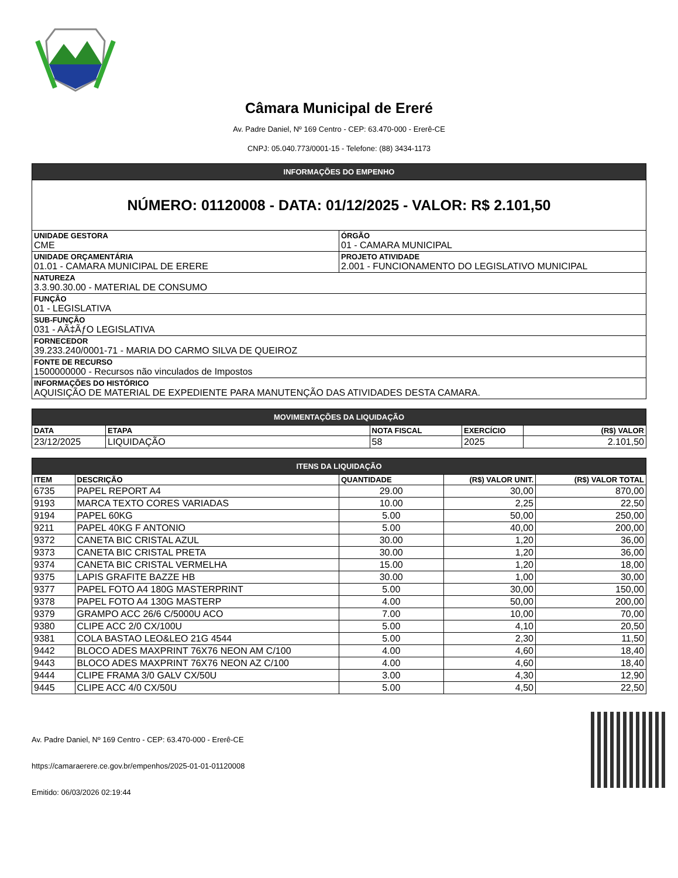Câmara Municipal de Ereré
Av. Padre Daniel, Nº 169 Centro - CEP: 63.470-000 - Ererê-CE
CNPJ: 05.040.773/0001-15 - Telefone: (88) 3434-1173
| INFORMAÇÕES DO EMPENHO | |
| --- | --- |
| NÚMERO: 01120008 - DATA: 01/12/2025 - VALOR: R$ 2.101,50 | |
| UNIDADE GESTORA CME | ÓRGÃO 01 - CAMARA MUNICIPAL |
| UNIDADE ORÇAMENTÁRIA 01.01 - CAMARA MUNICIPAL DE ERERE | PROJETO ATIVIDADE 2.001 - FUNCIONAMENTO DO LEGISLATIVO MUNICIPAL |
| NATUREZA 3.3.90.30.00 - MATERIAL DE CONSUMO | |
| FUNÇÂO 01 - LEGISLATIVA | |
| SUB-FUNÇÂO 031 - AÃ‡ÃƒO LEGISLATIVA | |
| FORNECEDOR 39.233.240/0001-71 - MARIA DO CARMO SILVA DE QUEIROZ | |
| FONTE DE RECURSO 1500000000 - Recursos não vinculados de Impostos | |
| INFORMAÇÕES DO HISTÓRICO AQUISIÇÃO DE MATERIAL DE EXPEDIENTE PARA MANUTENÇÃO DAS ATIVIDADES DESTA CAMARA. | |
| MOVIMENTAÇÕES DA LIQUIDAÇÃO | | | | |
| --- | --- | --- | --- | --- |
| DATA | ETAPA | NOTA FISCAL | EXERCÍCIO | (R$) VALOR |
| 23/12/2025 | LIQUIDAÇÃO | 58 | 2025 | 2.101,50 |
| ITENS DA LIQUIDAÇÃO | | | | |
| --- | --- | --- | --- | --- |
| ITEM | DESCRIÇÃO | QUANTIDADE | (R$) VALOR UNIT. | (R$) VALOR TOTAL |
| 6735 | PAPEL REPORT A4 | 29.00 | 30,00 | 870,00 |
| 9193 | MARCA TEXTO CORES VARIADAS | 10.00 | 2,25 | 22,50 |
| 9194 | PAPEL 60KG | 5.00 | 50,00 | 250,00 |
| 9211 | PAPEL 40KG F ANTONIO | 5.00 | 40,00 | 200,00 |
| 9372 | CANETA BIC CRISTAL AZUL | 30.00 | 1,20 | 36,00 |
| 9373 | CANETA BIC CRISTAL PRETA | 30.00 | 1,20 | 36,00 |
| 9374 | CANETA BIC CRISTAL VERMELHA | 15.00 | 1,20 | 18,00 |
| 9375 | LAPIS GRAFITE BAZZE HB | 30.00 | 1,00 | 30,00 |
| 9377 | PAPEL FOTO A4 180G MASTERPRINT | 5.00 | 30,00 | 150,00 |
| 9378 | PAPEL FOTO A4 130G MASTERP | 4.00 | 50,00 | 200,00 |
| 9379 | GRAMPO ACC 26/6 C/5000U ACO | 7.00 | 10,00 | 70,00 |
| 9380 | CLIPE ACC 2/0 CX/100U | 5.00 | 4,10 | 20,50 |
| 9381 | COLA BASTAO LEO&LEO 21G 4544 | 5.00 | 2,30 | 11,50 |
| 9442 | BLOCO ADES MAXPRINT 76X76 NEON AM C/100 | 4.00 | 4,60 | 18,40 |
| 9443 | BLOCO ADES MAXPRINT 76X76 NEON AZ C/100 | 4.00 | 4,60 | 18,40 |
| 9444 | CLIPE FRAMA 3/0 GALV CX/50U | 3.00 | 4,30 | 12,90 |
| 9445 | CLIPE ACC 4/0 CX/50U | 5.00 | 4,50 | 22,50 |
Av. Padre Daniel, Nº 169 Centro - CEP: 63.470-000 - Ererê-CE
https://camaraerere.ce.gov.br/empenhos/2025-01-01-01120008
Emitido: 06/03/2026 02:19:44